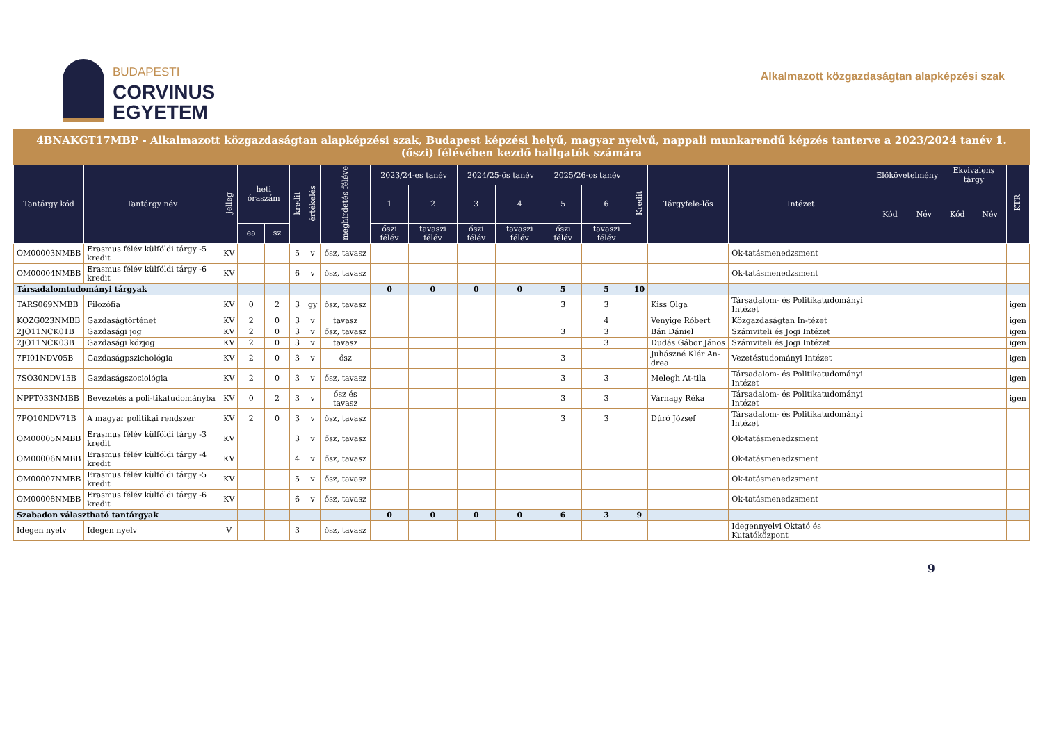BUDAPESTI
CORVINUS
EGYETEM
Alkalmazott közgazdaságtan alapképzési szak
4BNAKGT17MBP - Alkalmazott közgazdaságtan alapképzési szak, Budapest képzési helyű, magyar nyelvű, nappali munkarendű képzés tanterve a 2023/2024 tanév 1. (őszi) félévében kezdő hallgatók számára
| Tantárgy kód | Tantárgy név | jelleg | heti óraszám | | kredit | értékelés | meghirdetés féléve | 2023/24-es tanév | | 2024/25-ös tanév | | 2025/26-os tanév | | Kredit | Tárgyfele-lős | Intézet | Előkövetelmény | | Ekvivalens tárgy | | KTR |
| --- | --- | --- | --- | --- | --- | --- | --- | --- | --- | --- | --- | --- | --- | --- | --- | --- | --- | --- | --- | --- | --- |
| | | | | | | | | 1 | 2 | 3 | 4 | 5 | 6 | | | | Kód | Név | Kód | Név | |
| | | | ea | sz | | | | őszi félév | tavaszi félév | őszi félév | tavaszi félév | őszi félév | tavaszi félév | | | | | | | | |
| OM00003NMBB | Erasmus félév külföldi tárgy -5 kredit | KV | | | 5 | v | ősz, tavasz | | | | | | | | | Ok-tatásmenedzsment | | | | | |
| OM00004NMBB | Erasmus félév külföldi tárgy -6 kredit | KV | | | 6 | v | ősz, tavasz | | | | | | | | | Ok-tatásmenedzsment | | | | | |
| Társadalomtudományi tárgyak | | | | | | | | 0 | 0 | 0 | 0 | 5 | 5 | 10 | | | | | | | |
| TARS069NMBB | Filozófia | KV | 0 | 2 | 3 | gy | ősz, tavasz | | | | | 3 | 3 | | Kiss Olga | Társadalom- és Politikatudományi Intézet | | | | | igen |
| KOZG023NMBB | Gazdaságtörténet | KV | 2 | 0 | 3 | v | tavasz | | | | | | 4 | | Venyige Róbert | Közgazdaságtan In-tézet | | | | | igen |
| 2JO11NCK01B | Gazdasági jog | KV | 2 | 0 | 3 | v | ősz, tavasz | | | | | 3 | 3 | | Bán Dániel | Számviteli és Jogi Intézet | | | | | igen |
| 2JO11NCK03B | Gazdasági közjog | KV | 2 | 0 | 3 | v | tavasz | | | | | | 3 | | Dudás Gábor János | Számviteli és Jogi Intézet | | | | | igen |
| 7FI01NDV05B | Gazdaságpszichológia | KV | 2 | 0 | 3 | v | ősz | | | | | 3 | | | Juhászné Klér An-drea | Vezetéstudományi Intézet | | | | | igen |
| 7SO30NDV15B | Gazdaságszociológia | KV | 2 | 0 | 3 | v | ősz, tavasz | | | | | 3 | 3 | | Melegh At-tila | Társadalom- és Politikatudományi Intézet | | | | | igen |
| NPPT033NMBB | Bevezetés a poli-tikatudományba | KV | 0 | 2 | 3 | v | ősz és tavasz | | | | | 3 | 3 | | Várnagy Réka | Társadalom- és Politikatudományi Intézet | | | | | igen |
| 7PO10NDV71B | A magyar politikai rendszer | KV | 2 | 0 | 3 | v | ősz, tavasz | | | | | 3 | 3 | | Dúró József | Társadalom- és Politikatudományi Intézet | | | | | |
| OM00005NMBB | Erasmus félév külföldi tárgy -3 kredit | KV | | | 3 | v | ősz, tavasz | | | | | | | | | Ok-tatásmenedzsment | | | | | |
| OM00006NMBB | Erasmus félév külföldi tárgy -4 kredit | KV | | | 4 | v | ősz, tavasz | | | | | | | | | Ok-tatásmenedzsment | | | | | |
| OM00007NMBB | Erasmus félév külföldi tárgy -5 kredit | KV | | | 5 | v | ősz, tavasz | | | | | | | | | Ok-tatásmenedzsment | | | | | |
| OM00008NMBB | Erasmus félév külföldi tárgy -6 kredit | KV | | | 6 | v | ősz, tavasz | | | | | | | | | Ok-tatásmenedzsment | | | | | |
| Szabadon választható tantárgyak | | | | | | | | 0 | 0 | 0 | 0 | 6 | 3 | 9 | | | | | | | |
| Idegen nyelv | Idegen nyelv | V | | | 3 | | ősz, tavasz | | | | | | | | | Idegennyelvi Oktató és Kutatóközpont | | | | | |
9